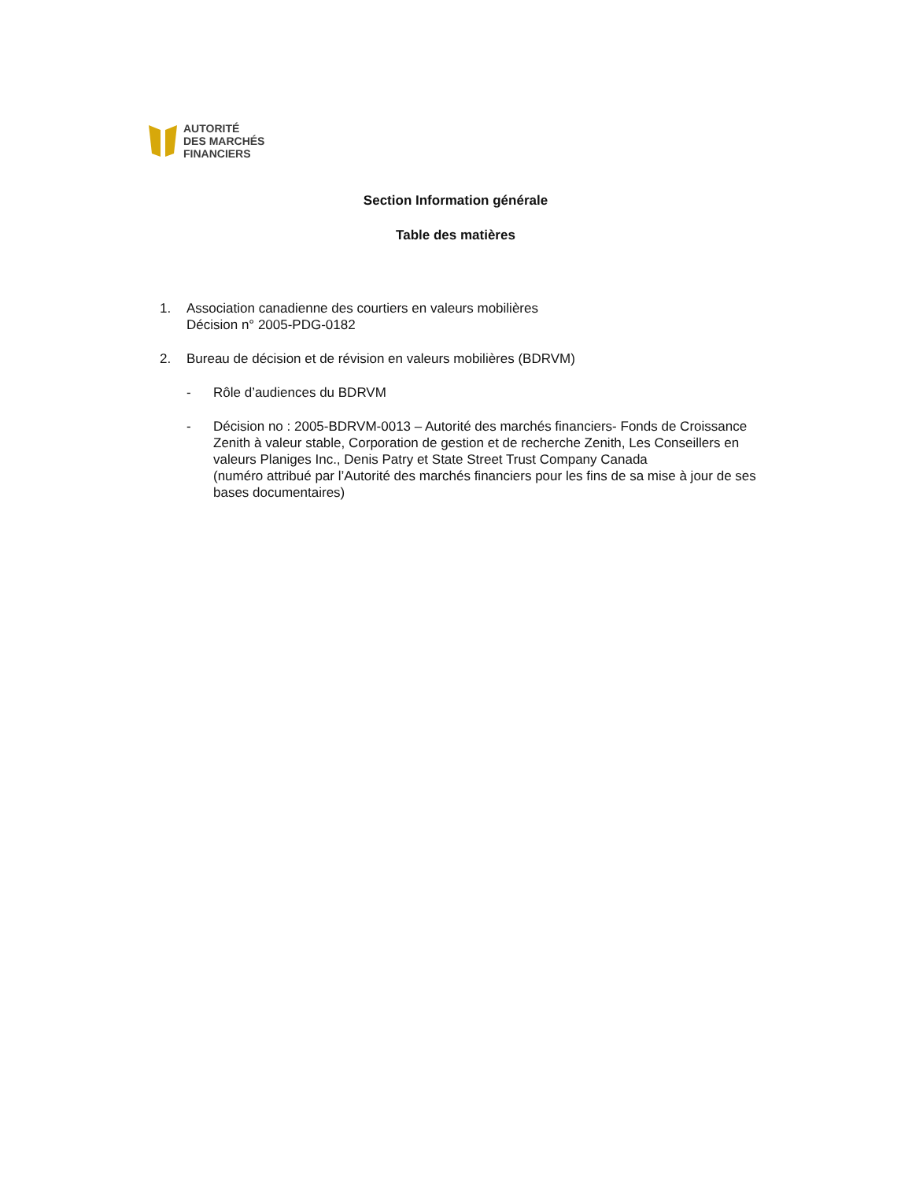AUTORITÉ
DES MARCHÉS
FINANCIERS
Section Information générale
Table des matières
1. Association canadienne des courtiers en valeurs mobilières
Décision n° 2005-PDG-0182
2. Bureau de décision et de révision en valeurs mobilières (BDRVM)
- Rôle d’audiences du BDRVM
- Décision no : 2005-BDRVM-0013 – Autorité des marchés financiers- Fonds de Croissance Zenith à valeur stable, Corporation de gestion et de recherche Zenith, Les Conseillers en valeurs Planiges Inc., Denis Patry et State Street Trust Company Canada
(numéro attribué par l’Autorité des marchés financiers pour les fins de sa mise à jour de ses bases documentaires)